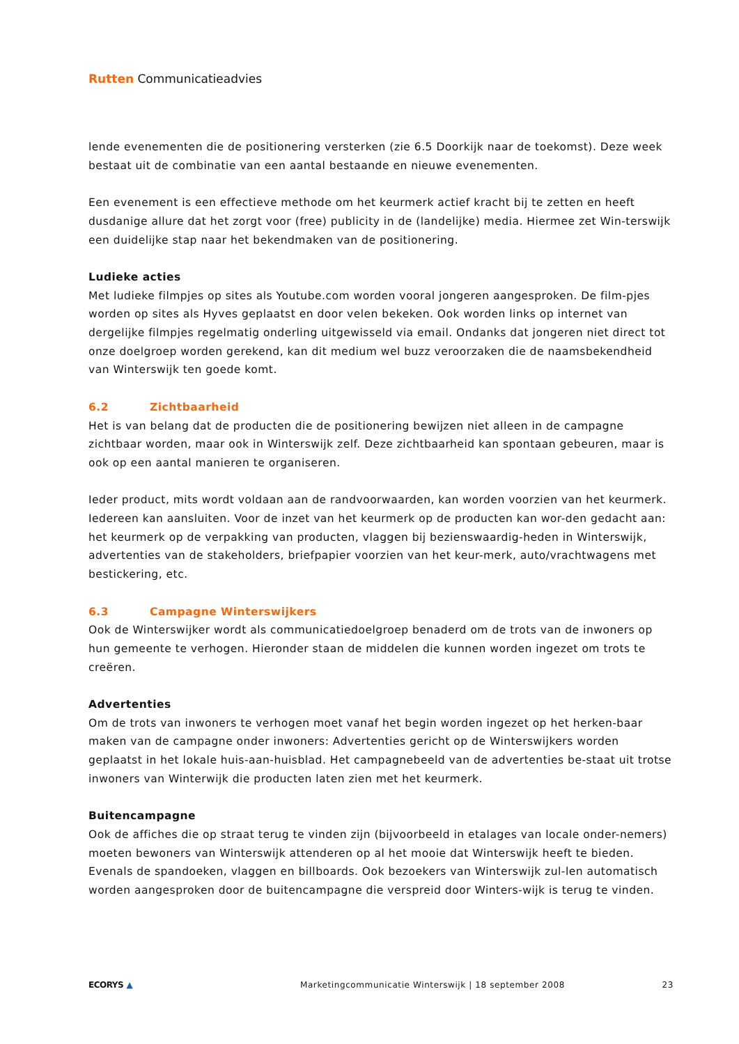Rutten Communicatieadvies
lende evenementen die de positionering versterken (zie 6.5 Doorkijk naar de toekomst). Deze week bestaat uit de combinatie van een aantal bestaande en nieuwe evenementen.
Een evenement is een effectieve methode om het keurmerk actief kracht bij te zetten en heeft dusdanige allure dat het zorgt voor (free) publicity in de (landelijke) media. Hiermee zet Win-terswijk een duidelijke stap naar het bekendmaken van de positionering.
Ludieke acties
Met ludieke filmpjes op sites als Youtube.com worden vooral jongeren aangesproken. De film-pjes worden op sites als Hyves geplaatst en door velen bekeken. Ook worden links op internet van dergelijke filmpjes regelmatig onderling uitgewisseld via email. Ondanks dat jongeren niet direct tot onze doelgroep worden gerekend, kan dit medium wel buzz veroorzaken die de naamsbekendheid van Winterswijk ten goede komt.
6.2 Zichtbaarheid
Het is van belang dat de producten die de positionering bewijzen niet alleen in de campagne zichtbaar worden, maar ook in Winterswijk zelf. Deze zichtbaarheid kan spontaan gebeuren, maar is ook op een aantal manieren te organiseren.
Ieder product, mits wordt voldaan aan de randvoorwaarden, kan worden voorzien van het keurmerk. Iedereen kan aansluiten. Voor de inzet van het keurmerk op de producten kan wor-den gedacht aan: het keurmerk op de verpakking van producten, vlaggen bij bezienswaardig-heden in Winterswijk, advertenties van de stakeholders, briefpapier voorzien van het keur-merk, auto/vrachtwagens met bestickering, etc.
6.3 Campagne Winterswijkers
Ook de Winterswijker wordt als communicatiedoelgroep benaderd om de trots van de inwoners op hun gemeente te verhogen. Hieronder staan de middelen die kunnen worden ingezet om trots te creëren.
Advertenties
Om de trots van inwoners te verhogen moet vanaf het begin worden ingezet op het herken-baar maken van de campagne onder inwoners: Advertenties gericht op de Winterswijkers worden geplaatst in het lokale huis-aan-huisblad. Het campagnebeeld van de advertenties be-staat uit trotse inwoners van Winterwijk die producten laten zien met het keurmerk.
Buitencampagne
Ook de affiches die op straat terug te vinden zijn (bijvoorbeeld in etalages van locale onder-nemers) moeten bewoners van Winterswijk attenderen op al het mooie dat Winterswijk heeft te bieden. Evenals de spandoeken, vlaggen en billboards. Ook bezoekers van Winterswijk zul-len automatisch worden aangesproken door de buitencampagne die verspreid door Winters-wijk is terug te vinden.
ECORYS ▲ Marketingcommunicatie Winterswijk | 18 september 2008 23